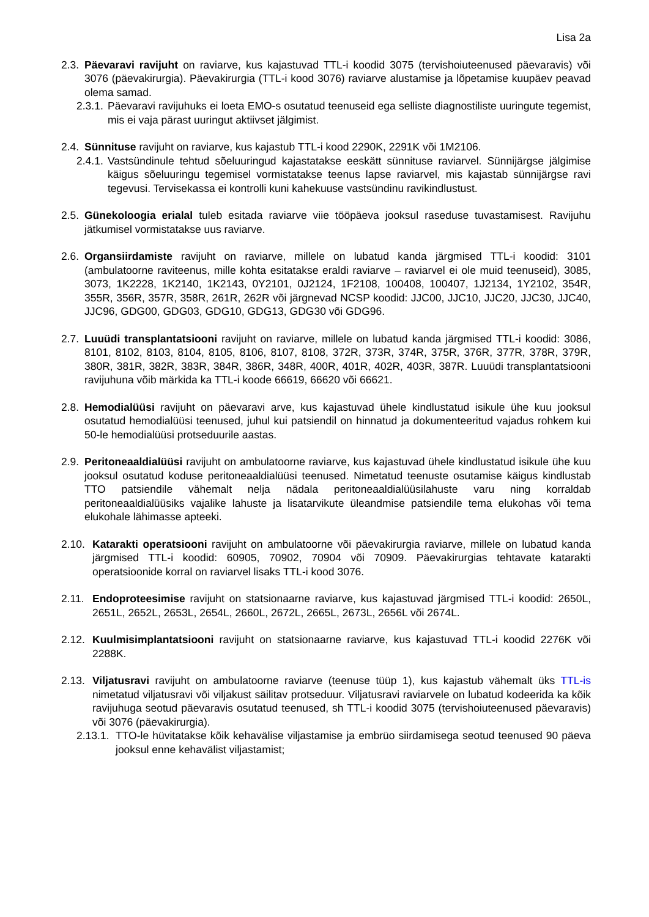Lisa 2a
2.3. Päevaravi ravijuht on raviarve, kus kajastuvad TTL-i koodid 3075 (tervishoiuteenused päevaravis) või 3076 (päevakirurgia). Päevakirurgia (TTL-i kood 3076) raviarve alustamise ja lõpetamise kuupäev peavad olema samad.
2.3.1. Päevaravi ravijuhuks ei loeta EMO-s osutatud teenuseid ega selliste diagnostiliste uuringute tegemist, mis ei vaja pärast uuringut aktiivset jälgimist.
2.4. Sünnituse ravijuht on raviarve, kus kajastub TTL-i kood 2290K, 2291K või 1M2106.
2.4.1. Vastsündinule tehtud sõeluuringud kajastatakse eeskätt sünnituse raviarvel. Sünnijärgse jälgimise käigus sõeluuringu tegemisel vormistatakse teenus lapse raviarvel, mis kajastab sünnijärgse ravi tegevusi. Tervisekassa ei kontrolli kuni kahekuuse vastsündinu ravikindlustust.
2.5. Günekoloogia erialal tuleb esitada raviarve viie tööpäeva jooksul raseduse tuvastamisest. Ravijuhu jätkumisel vormistatakse uus raviarve.
2.6. Organsiirdamiste ravijuht on raviarve, millele on lubatud kanda järgmised TTL-i koodid: 3101 (ambulatoorne raviteenus, mille kohta esitatakse eraldi raviarve – raviarvel ei ole muid teenuseid), 3085, 3073, 1K2228, 1K2140, 1K2143, 0Y2101, 0J2124, 1F2108, 100408, 100407, 1J2134, 1Y2102, 354R, 355R, 356R, 357R, 358R, 261R, 262R või järgnevad NCSP koodid: JJC00, JJC10, JJC20, JJC30, JJC40, JJC96, GDG00, GDG03, GDG10, GDG13, GDG30 või GDG96.
2.7. Luuüdi transplantatsiooni ravijuht on raviarve, millele on lubatud kanda järgmised TTL-i koodid: 3086, 8101, 8102, 8103, 8104, 8105, 8106, 8107, 8108, 372R, 373R, 374R, 375R, 376R, 377R, 378R, 379R, 380R, 381R, 382R, 383R, 384R, 386R, 348R, 400R, 401R, 402R, 403R, 387R. Luuüdi transplantatsiooni ravijuhuna võib märkida ka TTL-i koode 66619, 66620 või 66621.
2.8. Hemodialüüsi ravijuht on päevaravi arve, kus kajastuvad ühele kindlustatud isikule ühe kuu jooksul osutatud hemodialüüsi teenused, juhul kui patsiendil on hinnatud ja dokumenteeritud vajadus rohkem kui 50-le hemodialüüsi protseduurile aastas.
2.9. Peritoneaaldialüüsi ravijuht on ambulatoorne raviarve, kus kajastuvad ühele kindlustatud isikule ühe kuu jooksul osutatud koduse peritoneaaldialüüsi teenused. Nimetatud teenuste osutamise käigus kindlustab TTO patsiendile vähemalt nelja nädala peritoneaaldialüüsilahuste varu ning korraldab peritoneaaldialüüsiks vajalike lahuste ja lisatarvikute üleandmise patsiendile tema elukohas või tema elukohale lähimasse apteeki.
2.10. Katarakti operatsiooni ravijuht on ambulatoorne või päevakirurgia raviarve, millele on lubatud kanda järgmised TTL-i koodid: 60905, 70902, 70904 või 70909. Päevakirurgias tehtavate katarakti operatsioonide korral on raviarvel lisaks TTL-i kood 3076.
2.11. Endoproteesimise ravijuht on statsionaarne raviarve, kus kajastuvad järgmised TTL-i koodid: 2650L, 2651L, 2652L, 2653L, 2654L, 2660L, 2672L, 2665L, 2673L, 2656L või 2674L.
2.12. Kuulmisimplantatsiooni ravijuht on statsionaarne raviarve, kus kajastuvad TTL-i koodid 2276K või 2288K.
2.13. Viljatusravi ravijuht on ambulatoorne raviarve (teenuse tüüp 1), kus kajastub vähemalt üks TTL-is nimetatud viljatusravi või viljakust säilitav protseduur. Viljatusravi raviarvele on lubatud kodeerida ka kõik ravijuhuga seotud päevaravis osutatud teenused, sh TTL-i koodid 3075 (tervishoiuteenused päevaravis) või 3076 (päevakirurgia).
2.13.1. TTO-le hüvitatakse kõik kehavälise viljastamise ja embrüo siirdamisega seotud teenused 90 päeva jooksul enne kehavälist viljastamist;